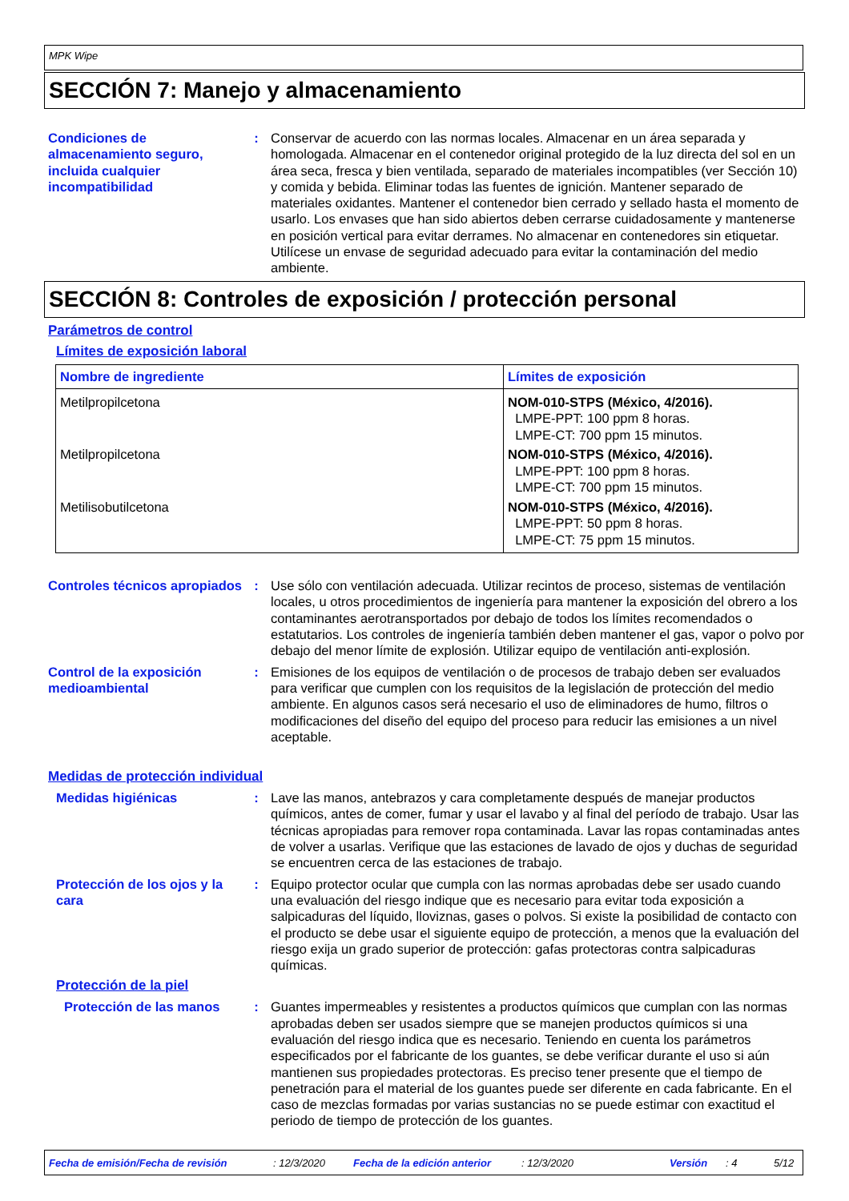MPK Wipe
SECCIÓN 7: Manejo y almacenamiento
Condiciones de almacenamiento seguro, incluida cualquier incompatibilidad
: Conservar de acuerdo con las normas locales. Almacenar en un área separada y homologada. Almacenar en el contenedor original protegido de la luz directa del sol en un área seca, fresca y bien ventilada, separado de materiales incompatibles (ver Sección 10) y comida y bebida. Eliminar todas las fuentes de ignición. Mantener separado de materiales oxidantes. Mantener el contenedor bien cerrado y sellado hasta el momento de usarlo. Los envases que han sido abiertos deben cerrarse cuidadosamente y mantenerse en posición vertical para evitar derrames. No almacenar en contenedores sin etiquetar. Utilícese un envase de seguridad adecuado para evitar la contaminación del medio ambiente.
SECCIÓN 8: Controles de exposición / protección personal
Parámetros de control
Límites de exposición laboral
| Nombre de ingrediente | Límites de exposición |
| --- | --- |
| Metilpropilcetona | NOM-010-STPS (México, 4/2016). LMPE-PPT: 100 ppm 8 horas. LMPE-CT: 700 ppm 15 minutos. |
| Metilpropilcetona | NOM-010-STPS (México, 4/2016). LMPE-PPT: 100 ppm 8 horas. LMPE-CT: 700 ppm 15 minutos. |
| Metilisobutilcetona | NOM-010-STPS (México, 4/2016). LMPE-PPT: 50 ppm 8 horas. LMPE-CT: 75 ppm 15 minutos. |
Controles técnicos apropiados
: Use sólo con ventilación adecuada. Utilizar recintos de proceso, sistemas de ventilación locales, u otros procedimientos de ingeniería para mantener la exposición del obrero a los contaminantes aerotransportados por debajo de todos los límites recomendados o estatutarios. Los controles de ingeniería también deben mantener el gas, vapor o polvo por debajo del menor límite de explosión. Utilizar equipo de ventilación anti-explosión.
Control de la exposición medioambiental
: Emisiones de los equipos de ventilación o de procesos de trabajo deben ser evaluados para verificar que cumplen con los requisitos de la legislación de protección del medio ambiente. En algunos casos será necesario el uso de eliminadores de humo, filtros o modificaciones del diseño del equipo del proceso para reducir las emisiones a un nivel aceptable.
Medidas de protección individual
Medidas higiénicas : Lave las manos, antebrazos y cara completamente después de manejar productos químicos, antes de comer, fumar y usar el lavabo y al final del período de trabajo. Usar las técnicas apropiadas para remover ropa contaminada. Lavar las ropas contaminadas antes de volver a usarlas. Verifique que las estaciones de lavado de ojos y duchas de seguridad se encuentren cerca de las estaciones de trabajo.
Protección de los ojos y la cara
: Equipo protector ocular que cumpla con las normas aprobadas debe ser usado cuando una evaluación del riesgo indique que es necesario para evitar toda exposición a salpicaduras del líquido, lloviznas, gases o polvos. Si existe la posibilidad de contacto con el producto se debe usar el siguiente equipo de protección, a menos que la evaluación del riesgo exija un grado superior de protección: gafas protectoras contra salpicaduras químicas.
Protección de la piel
Protección de las manos : Guantes impermeables y resistentes a productos químicos que cumplan con las normas aprobadas deben ser usados siempre que se manejen productos químicos si una evaluación del riesgo indica que es necesario. Teniendo en cuenta los parámetros especificados por el fabricante de los guantes, se debe verificar durante el uso si aún mantienen sus propiedades protectoras. Es preciso tener presente que el tiempo de penetración para el material de los guantes puede ser diferente en cada fabricante. En el caso de mezclas formadas por varias sustancias no se puede estimar con exactitud el periodo de tiempo de protección de los guantes.
Fecha de emisión/Fecha de revisión: 12/3/2020 Fecha de la edición anterior: 12/3/2020 Versión: 4 5/12